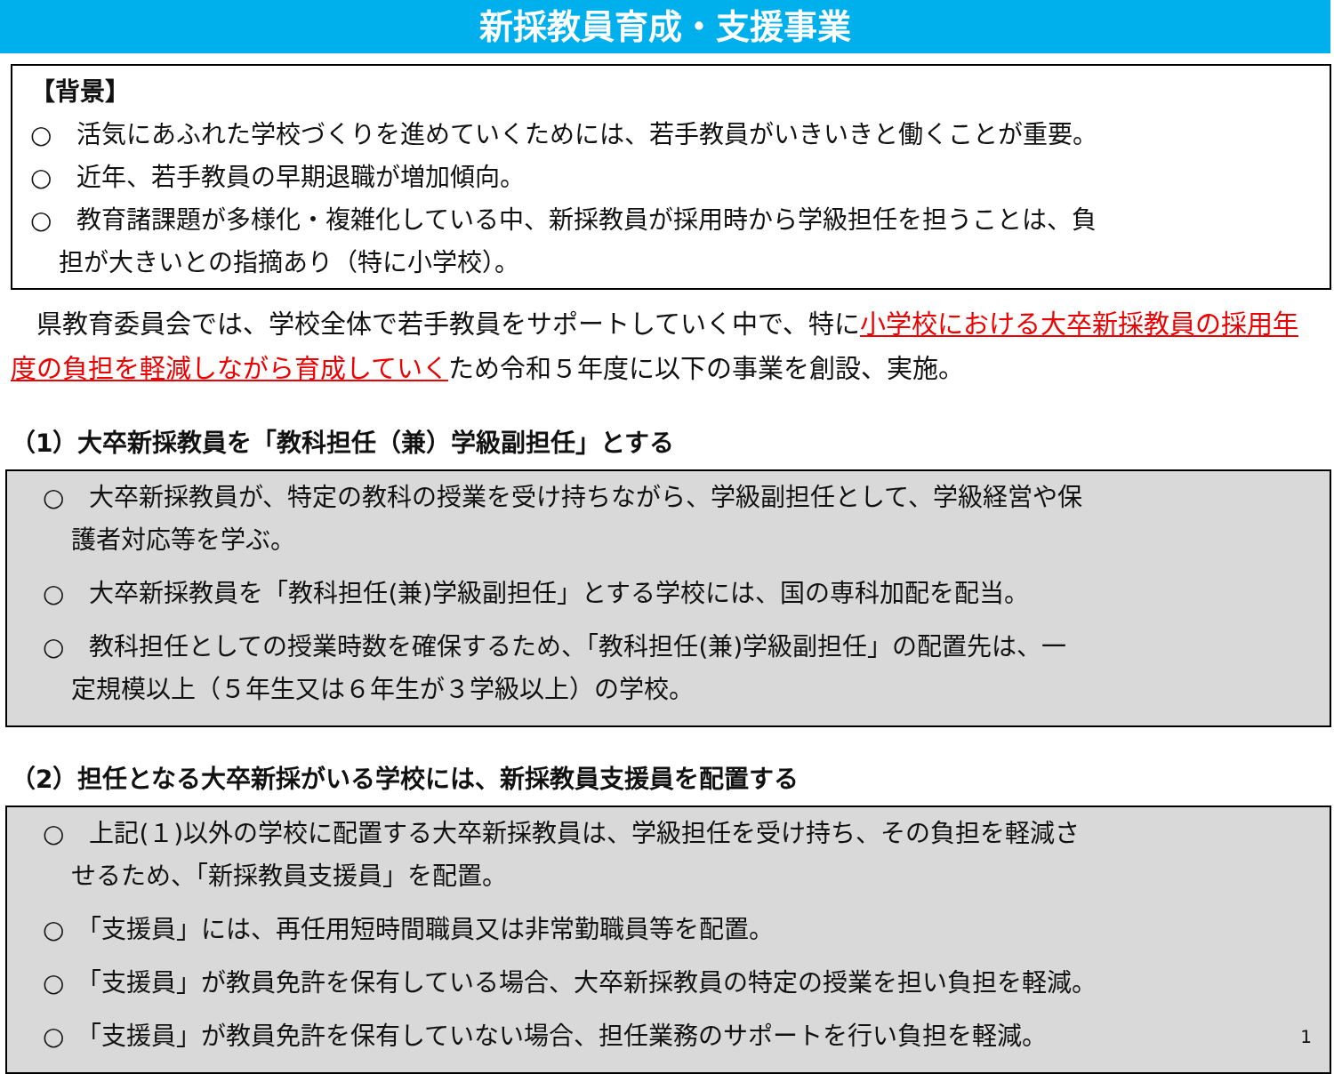新採教員育成・支援事業
【背景】
○　活気にあふれた学校づくりを進めていくためには、若手教員がいきいきと働くことが重要。
○　近年、若手教員の早期退職が増加傾向。
○　教育諸課題が多様化・複雑化している中、新採教員が採用時から学級担任を担うことは、負
担が大きいとの指摘あり（特に小学校）。
　県教育委員会では、学校全体で若手教員をサポートしていく中で、特に小学校における大卒新採教員の採用年度の負担を軽減しながら育成していくため令和５年度に以下の事業を創設、実施。
（1）大卒新採教員を「教科担任（兼）学級副担任」とする
○　大卒新採教員が、特定の教科の授業を受け持ちながら、学級副担任として、学級経営や保
護者対応等を学ぶ。
○　大卒新採教員を「教科担任(兼)学級副担任」とする学校には、国の専科加配を配当。
○　教科担任としての授業時数を確保するため、「教科担任(兼)学級副担任」の配置先は、一
定規模以上（５年生又は６年生が３学級以上）の学校。
（2）担任となる大卒新採がいる学校には、新採教員支援員を配置する
○　上記(１)以外の学校に配置する大卒新採教員は、学級担任を受け持ち、その負担を軽減さ
せるため、「新採教員支援員」を配置。
○　「支援員」には、再任用短時間職員又は非常勤職員等を配置。
○　「支援員」が教員免許を保有している場合、大卒新採教員の特定の授業を担い負担を軽減。
○　「支援員」が教員免許を保有していない場合、担任業務のサポートを行い負担を軽減。 1